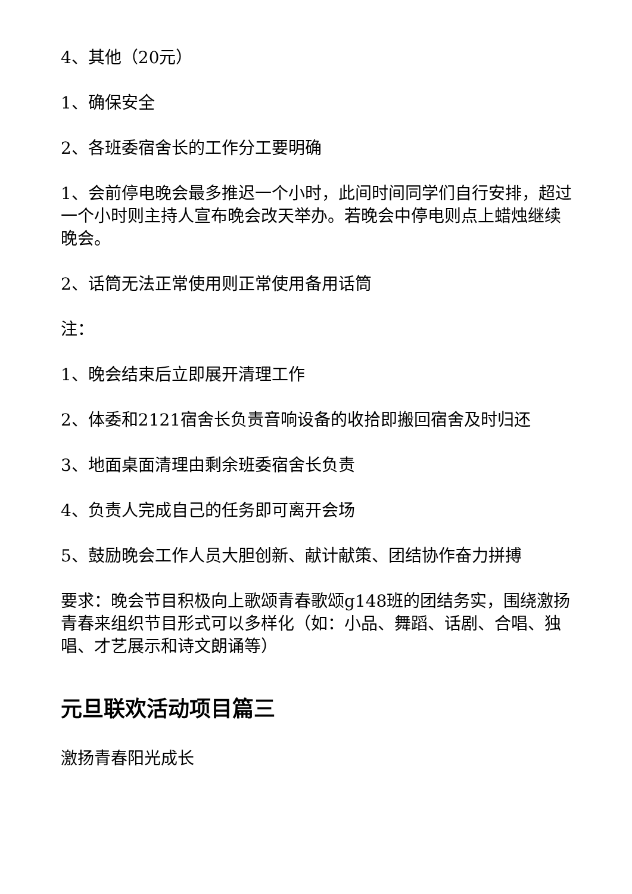4、其他（20元）
1、确保安全
2、各班委宿舍长的工作分工要明确
1、会前停电晚会最多推迟一个小时，此间时间同学们自行安排，超过一个小时则主持人宣布晚会改天举办。若晚会中停电则点上蜡烛继续晚会。
2、话筒无法正常使用则正常使用备用话筒
注：
1、晚会结束后立即展开清理工作
2、体委和2121宿舍长负责音响设备的收拾即搬回宿舍及时归还
3、地面桌面清理由剩余班委宿舍长负责
4、负责人完成自己的任务即可离开会场
5、鼓励晚会工作人员大胆创新、献计献策、团结协作奋力拼搏
要求：晚会节目积极向上歌颂青春歌颂g148班的团结务实，围绕激扬青春来组织节目形式可以多样化（如：小品、舞蹈、话剧、合唱、独唱、才艺展示和诗文朗诵等）
元旦联欢活动项目篇三
激扬青春阳光成长